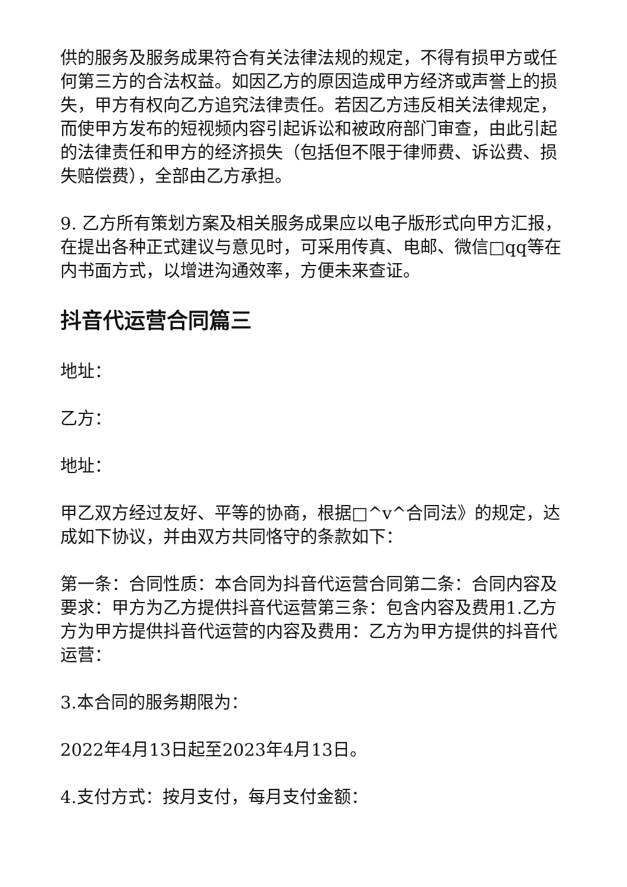供的服务及服务成果符合有关法律法规的规定，不得有损甲方或任何第三方的合法权益。如因乙方的原因造成甲方经济或声誉上的损失，甲方有权向乙方追究法律责任。若因乙方违反相关法律规定，而使甲方发布的短视频内容引起诉讼和被政府部门审查，由此引起的法律责任和甲方的经济损失（包括但不限于律师费、诉讼费、损失赔偿费），全部由乙方承担。
9. 乙方所有策划方案及相关服务成果应以电子版形式向甲方汇报，在提出各种正式建议与意见时，可采用传真、电邮、微信□qq等在内书面方式，以增进沟通效率，方便未来查证。
抖音代运营合同篇三
地址：
乙方：
地址：
甲乙双方经过友好、平等的协商，根据□^v^合同法》的规定，达成如下协议，并由双方共同恪守的条款如下：
第一条：合同性质：本合同为抖音代运营合同第二条：合同内容及要求：甲方为乙方提供抖音代运营第三条：包含内容及费用1.乙方方为甲方提供抖音代运营的内容及费用：乙方为甲方提供的抖音代运营：
3.本合同的服务期限为：
2022年4月13日起至2023年4月13日。
4.支付方式：按月支付，每月支付金额：